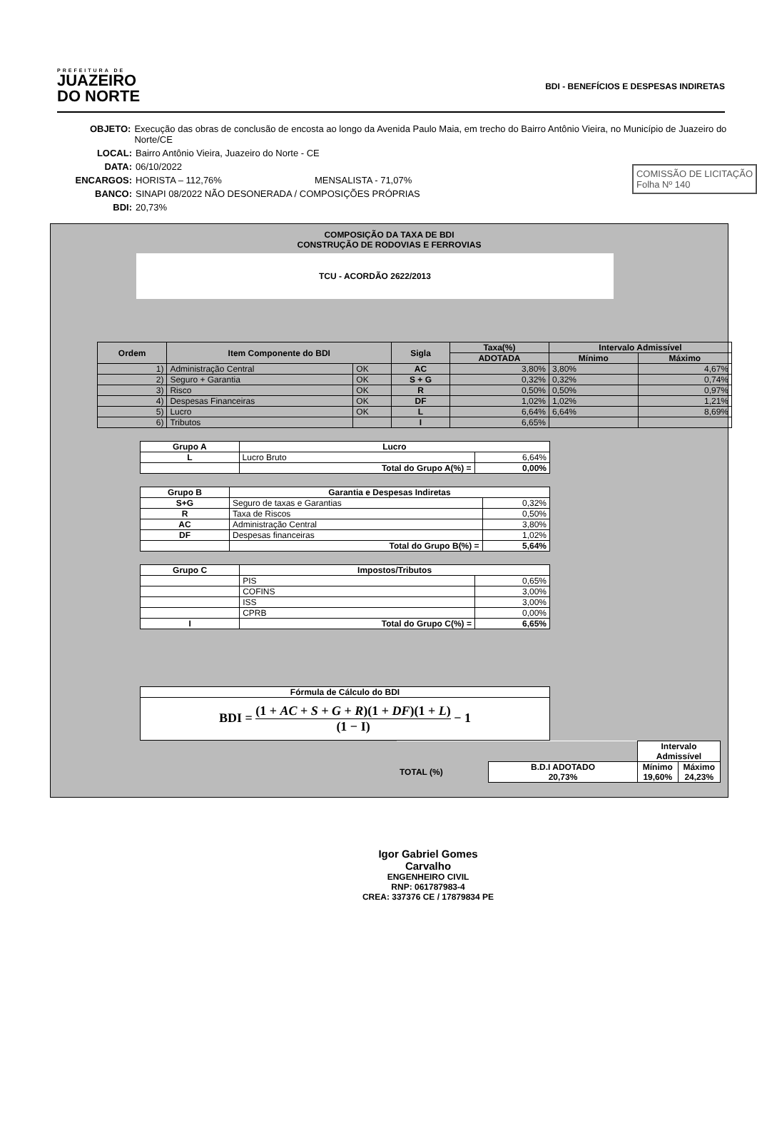PREFEITURA DE
JUAZEIRO
DO NORTE
BDI - BENEFÍCIOS E DESPESAS INDIRETAS
OBJETO: Execução das obras de conclusão de encosta ao longo da Avenida Paulo Maia, em trecho do Bairro Antônio Vieira, no Município de Juazeiro do Norte/CE
LOCAL: Bairro Antônio Vieira, Juazeiro do Norte - CE
COMISSÃO DE LICITAÇÃO
Folha Nº 140
DATA: 06/10/2022
ENCARGOS: HORISTA – 112,76% MENSALISTA - 71,07%
BANCO: SINAPI 08/2022 NÃO DESONERADA / COMPOSIÇÕES PRÓPRIAS
BDI: 20,73%
COMPOSIÇÃO DA TAXA DE BDI
CONSTRUÇÃO DE RODOVIAS E FERROVIAS
TCU - ACORDÃO 2622/2013
| Ordem | Item Componente do BDI | | Sigla | Taxa(%) | Intervalo Admissível | |
| --- | --- | --- | --- | --- | --- | --- |
| | | | | ADOTADA | Mínimo | Máximo |
| 1) | Administração Central | OK | AC | 3,80% | 3,80% | 4,67% |
| 2) | Seguro + Garantia | OK | S + G | 0,32% | 0,32% | 0,74% |
| 3) | Risco | OK | R | 0,50% | 0,50% | 0,97% |
| 4) | Despesas Financeiras | OK | DF | 1,02% | 1,02% | 1,21% |
| 5) | Lucro | OK | L | 6,64% | 6,64% | 8,69% |
| 6) | Tributos | | I | 6,65% | | |
| Grupo A | Lucro | |
| --- | --- | --- |
| L | Lucro Bruto | 6,64% |
| | Total do Grupo A(%) = | 0,00% |
| Grupo B | Garantia e Despesas Indiretas | |
| --- | --- | --- |
| S+G | Seguro de taxas e Garantias | 0,32% |
| R | Taxa de Riscos | 0,50% |
| AC | Administração Central | 3,80% |
| DF | Despesas financeiras | 1,02% |
| | Total do Grupo B(%) = | 5,64% |
| Grupo C | Impostos/Tributos | |
| --- | --- | --- |
| | PIS | 0,65% |
| | COFINS | 3,00% |
| | ISS | 3,00% |
| | CPRB | 0,00% |
| I | Total do Grupo C(%) = | 6,65% |
| Fórmula de Cálculo do BDI |
| --- |
| BDI = (1 + AC + S + G + R )(1 + DF )(1 + L ) (1 − I) − 1 |
| | | Intervalo Admissível | |
| TOTAL (%) | B.D.I ADOTADO 20,73% | Mínimo 19,60% | Máximo 24,23% |
Igor Gabriel Gomes Carvalho
ENGENHEIRO CIVIL
RNP: 061787983-4
CREA: 337376 CE / 17879834 PE